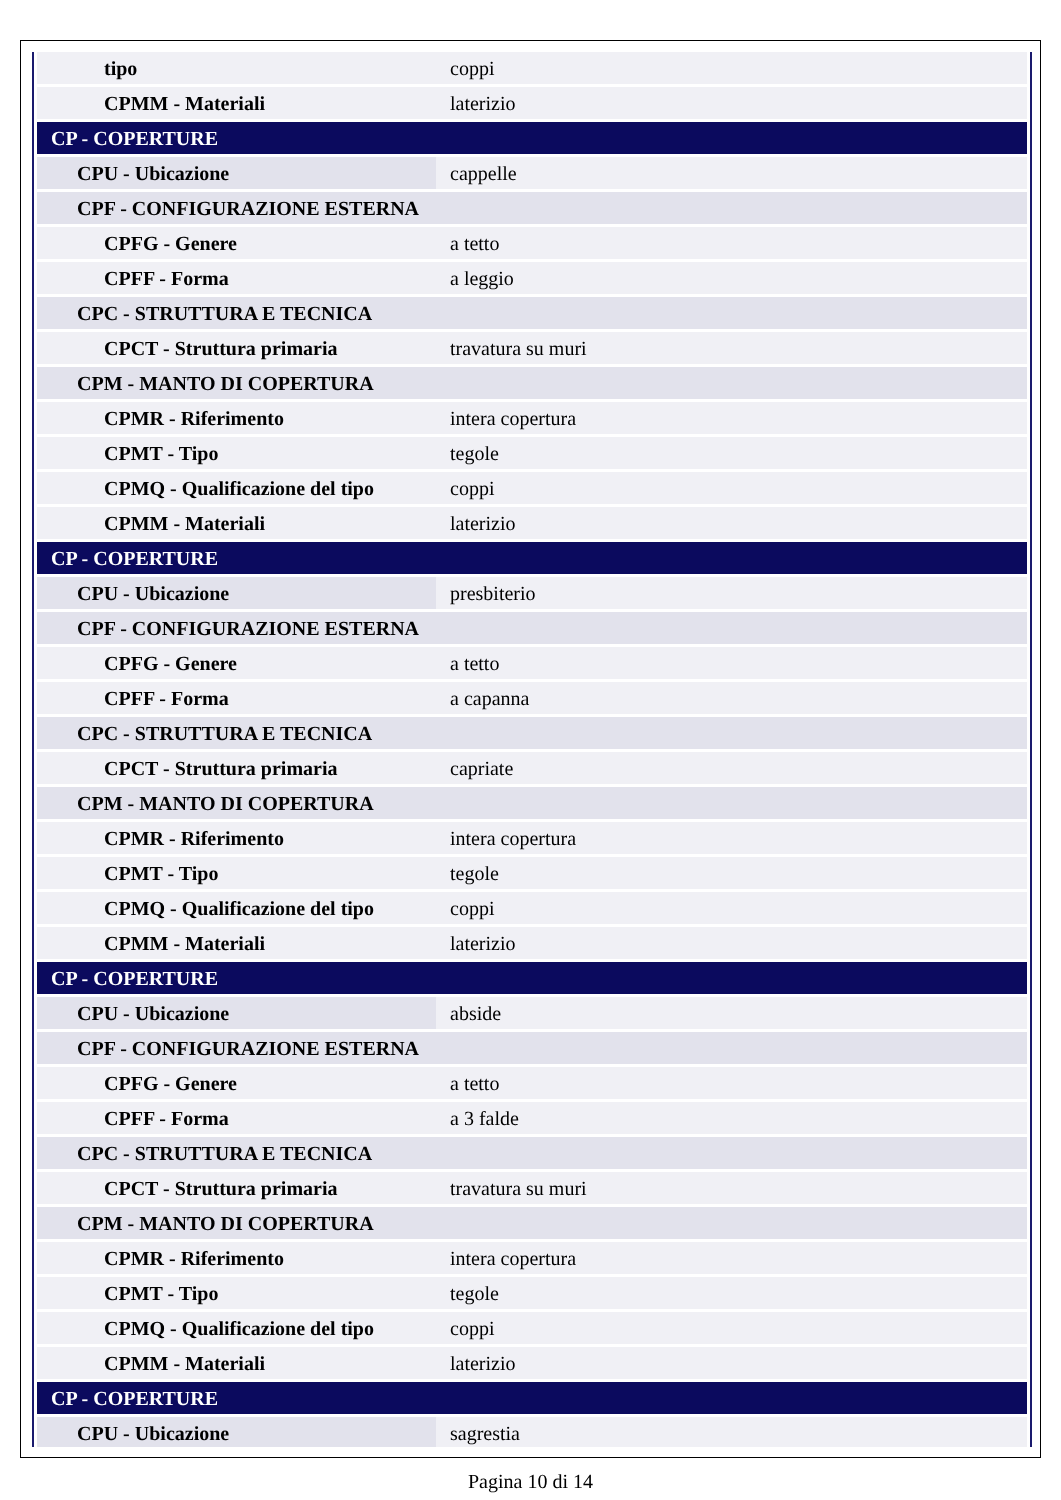| tipo | coppi |
| CPMM - Materiali | laterizio |
| CP - COPERTURE | |
| CPU - Ubicazione | cappelle |
| CPF - CONFIGURAZIONE ESTERNA | |
| CPFG - Genere | a tetto |
| CPFF - Forma | a leggio |
| CPC - STRUTTURA E TECNICA | |
| CPCT - Struttura primaria | travatura su muri |
| CPM - MANTO DI COPERTURA | |
| CPMR - Riferimento | intera copertura |
| CPMT - Tipo | tegole |
| CPMQ - Qualificazione del tipo | coppi |
| CPMM - Materiali | laterizio |
| CP - COPERTURE | |
| CPU - Ubicazione | presbiterio |
| CPF - CONFIGURAZIONE ESTERNA | |
| CPFG - Genere | a tetto |
| CPFF - Forma | a capanna |
| CPC - STRUTTURA E TECNICA | |
| CPCT - Struttura primaria | capriate |
| CPM - MANTO DI COPERTURA | |
| CPMR - Riferimento | intera copertura |
| CPMT - Tipo | tegole |
| CPMQ - Qualificazione del tipo | coppi |
| CPMM - Materiali | laterizio |
| CP - COPERTURE | |
| CPU - Ubicazione | abside |
| CPF - CONFIGURAZIONE ESTERNA | |
| CPFG - Genere | a tetto |
| CPFF - Forma | a 3 falde |
| CPC - STRUTTURA E TECNICA | |
| CPCT - Struttura primaria | travatura su muri |
| CPM - MANTO DI COPERTURA | |
| CPMR - Riferimento | intera copertura |
| CPMT - Tipo | tegole |
| CPMQ - Qualificazione del tipo | coppi |
| CPMM - Materiali | laterizio |
| CP - COPERTURE | |
| CPU - Ubicazione | sagrestia |
Pagina 10 di 14